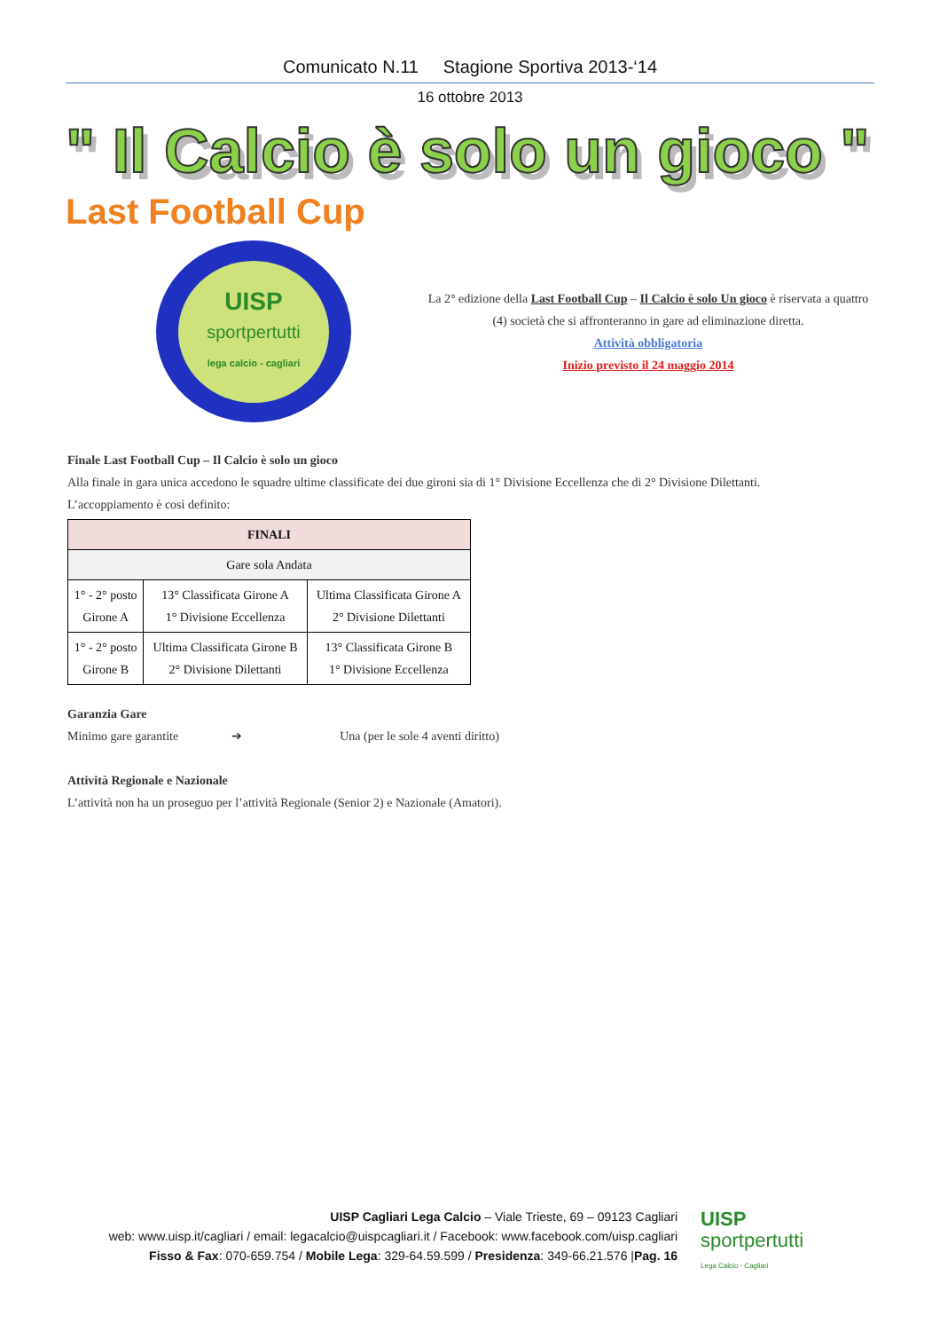Comunicato N.11 Stagione Sportiva 2013-‘14
16 ottobre 2013
" Il Calcio è solo un gioco "
Last Football Cup
UISP
sportpertutti
lega calcio - cagliari
La 2° edizione della Last Football Cup – Il Calcio è solo Un gioco è riservata a quattro (4) società che si affronteranno in gare ad eliminazione diretta.
Attività obbligatoria
Inizio previsto il 24 maggio 2014
Finale Last Football Cup – Il Calcio è solo un gioco
Alla finale in gara unica accedono le squadre ultime classificate dei due gironi sia di 1° Divisione Eccellenza che di 2° Divisione Dilettanti.
L’accoppiamento è così definito:
| FINALI | | |
| --- | --- | --- |
| Gare sola Andata | | |
| 1° - 2° posto Girone A | 13° Classificata Girone A 1° Divisione Eccellenza | Ultima Classificata Girone A 2° Divisione Dilettanti |
| 1° - 2° posto Girone B | Ultima Classificata Girone B 2° Divisione Dilettanti | 13° Classificata Girone B 1° Divisione Eccellenza |
Garanzia Gare
Minimo gare garantite ➔ Una (per le sole 4 aventi diritto)
Attività Regionale e Nazionale
L’attività non ha un proseguo per l’attività Regionale (Senior 2) e Nazionale (Amatori).
UISP Cagliari Lega Calcio – Viale Trieste, 69 – 09123 Cagliari
web: www.uisp.it/cagliari / email: legacalcio@uispcagliari.it / Facebook: www.facebook.com/uisp.cagliari
Fisso & Fax: 070-659.754 / Mobile Lega: 329-64.59.599 / Presidenza: 349-66.21.576 |Pag. 16
UISP
sportpertutti
Lega Calcio - Cagliari